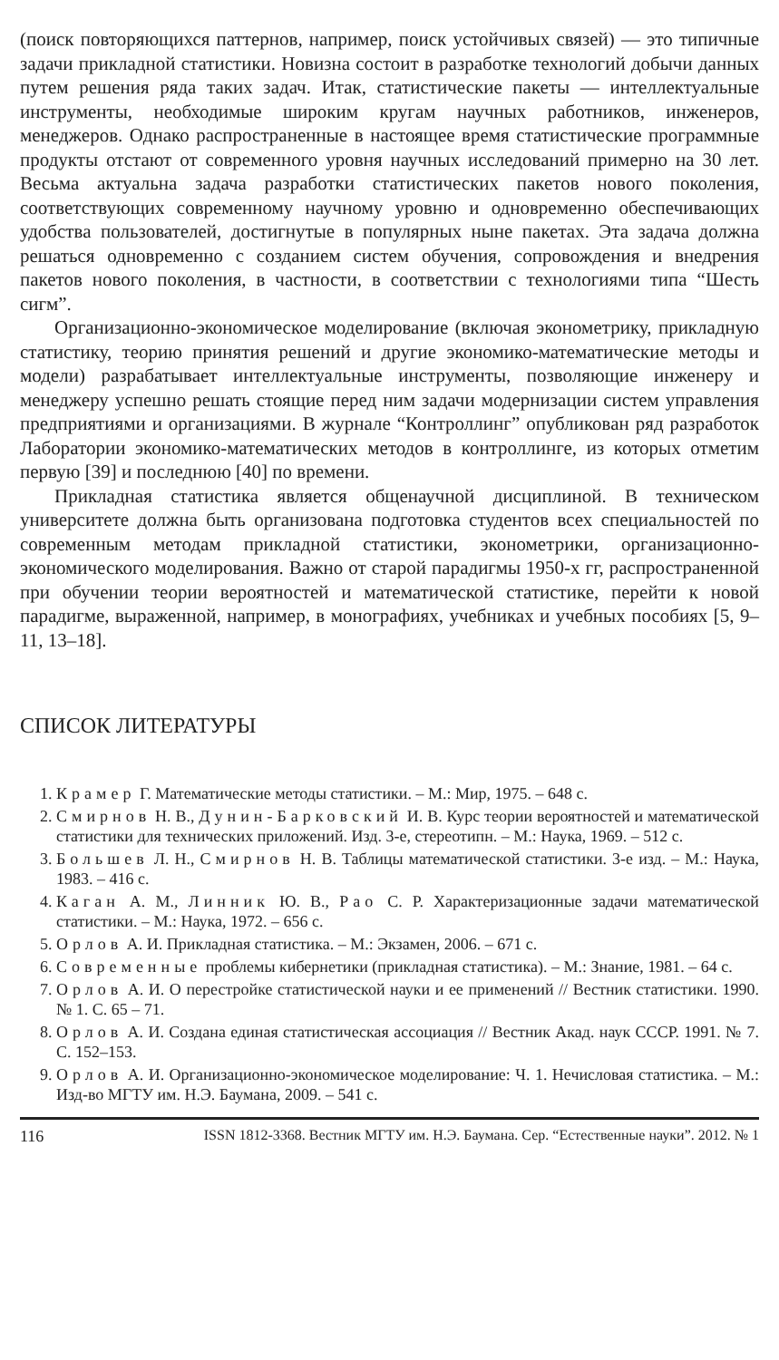(поиск повторяющихся паттернов, например, поиск устойчивых связей) — это типичные задачи прикладной статистики. Новизна состоит в разработке технологий добычи данных путем решения ряда таких задач. Итак, статистические пакеты — интеллектуальные инструменты, необходимые широким кругам научных работников, инженеров, менеджеров. Однако распространенные в настоящее время статистические программные продукты отстают от современного уровня научных исследований примерно на 30 лет. Весьма актуальна задача разработки статистических пакетов нового поколения, соответствующих современному научному уровню и одновременно обеспечивающих удобства пользователей, достигнутые в популярных ныне пакетах. Эта задача должна решаться одновременно с созданием систем обучения, сопровождения и внедрения пакетов нового поколения, в частности, в соответствии с технологиями типа “Шесть сигм”.
Организационно-экономическое моделирование (включая эконометрику, прикладную статистику, теорию принятия решений и другие экономико-математические методы и модели) разрабатывает интеллектуальные инструменты, позволяющие инженеру и менеджеру успешно решать стоящие перед ним задачи модернизации систем управления предприятиями и организациями. В журнале “Контроллинг” опубликован ряд разработок Лаборатории экономико-математических методов в контроллинге, из которых отметим первую [39] и последнюю [40] по времени.
Прикладная статистика является общенаучной дисциплиной. В техническом университете должна быть организована подготовка студентов всех специальностей по современным методам прикладной статистики, эконометрики, организационно-экономического моделирования. Важно от старой парадигмы 1950-х гг, распространенной при обучении теории вероятностей и математической статистике, перейти к новой парадигме, выраженной, например, в монографиях, учебниках и учебных пособиях [5, 9–11, 13–18].
СПИСОК ЛИТЕРАТУРЫ
1. Крамер Г. Математические методы статистики. – М.: Мир, 1975. – 648 с.
2. Смирнов Н. В., Дунин-Барковский И. В. Курс теории вероятностей и математической статистики для технических приложений. Изд. 3-е, стереотипн. – М.: Наука, 1969. – 512 с.
3. Большев Л. Н., Смирнов Н. В. Таблицы математической статистики. 3-е изд. – М.: Наука, 1983. – 416 с.
4. Каган А. М., Линник Ю. В., Рао С. Р. Характеризационные задачи математической статистики. – М.: Наука, 1972. – 656 с.
5. Орлов А. И. Прикладная статистика. – М.: Экзамен, 2006. – 671 с.
6. Современные проблемы кибернетики (прикладная статистика). – М.: Знание, 1981. – 64 с.
7. Орлов А. И. О перестройке статистической науки и ее применений // Вестник статистики. 1990. № 1. С. 65 – 71.
8. Орлов А. И. Создана единая статистическая ассоциация // Вестник Акад. наук СССР. 1991. № 7. С. 152–153.
9. Орлов А. И. Организационно-экономическое моделирование: Ч. 1. Нечисловая статистика. – М.: Изд-во МГТУ им. Н.Э. Баумана, 2009. – 541 с.
116 ISSN 1812-3368. Вестник МГТУ им. Н.Э. Баумана. Сер. “Естественные науки”. 2012. № 1